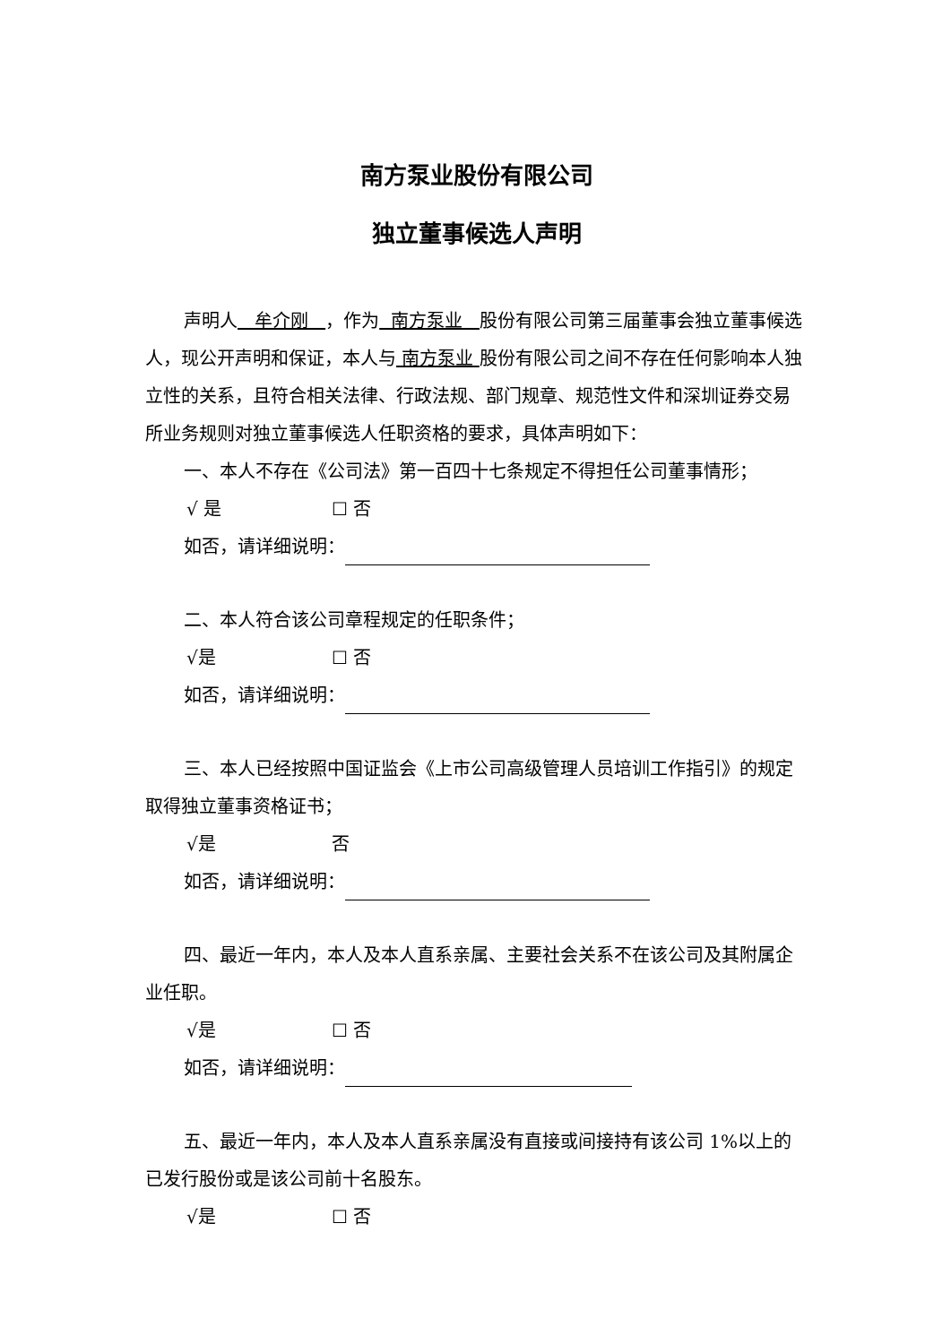南方泵业股份有限公司
独立董事候选人声明
声明人 牟介刚 ，作为 南方泵业 股份有限公司第三届董事会独立董事候选人，现公开声明和保证，本人与 南方泵业 股份有限公司之间不存在任何影响本人独立性的关系，且符合相关法律、行政法规、部门规章、规范性文件和深圳证券交易所业务规则对独立董事候选人任职资格的要求，具体声明如下：
一、本人不存在《公司法》第一百四十七条规定不得担任公司董事情形；
√ 是 ☐ 否
如否，请详细说明：
二、本人符合该公司章程规定的任职条件；
√是 ☐ 否
如否，请详细说明：
三、本人已经按照中国证监会《上市公司高级管理人员培训工作指引》的规定取得独立董事资格证书；
√是 否
如否，请详细说明：
四、最近一年内，本人及本人直系亲属、主要社会关系不在该公司及其附属企业任职。
√是 ☐ 否
如否，请详细说明：
五、最近一年内，本人及本人直系亲属没有直接或间接持有该公司 1%以上的已发行股份或是该公司前十名股东。
√是 ☐ 否